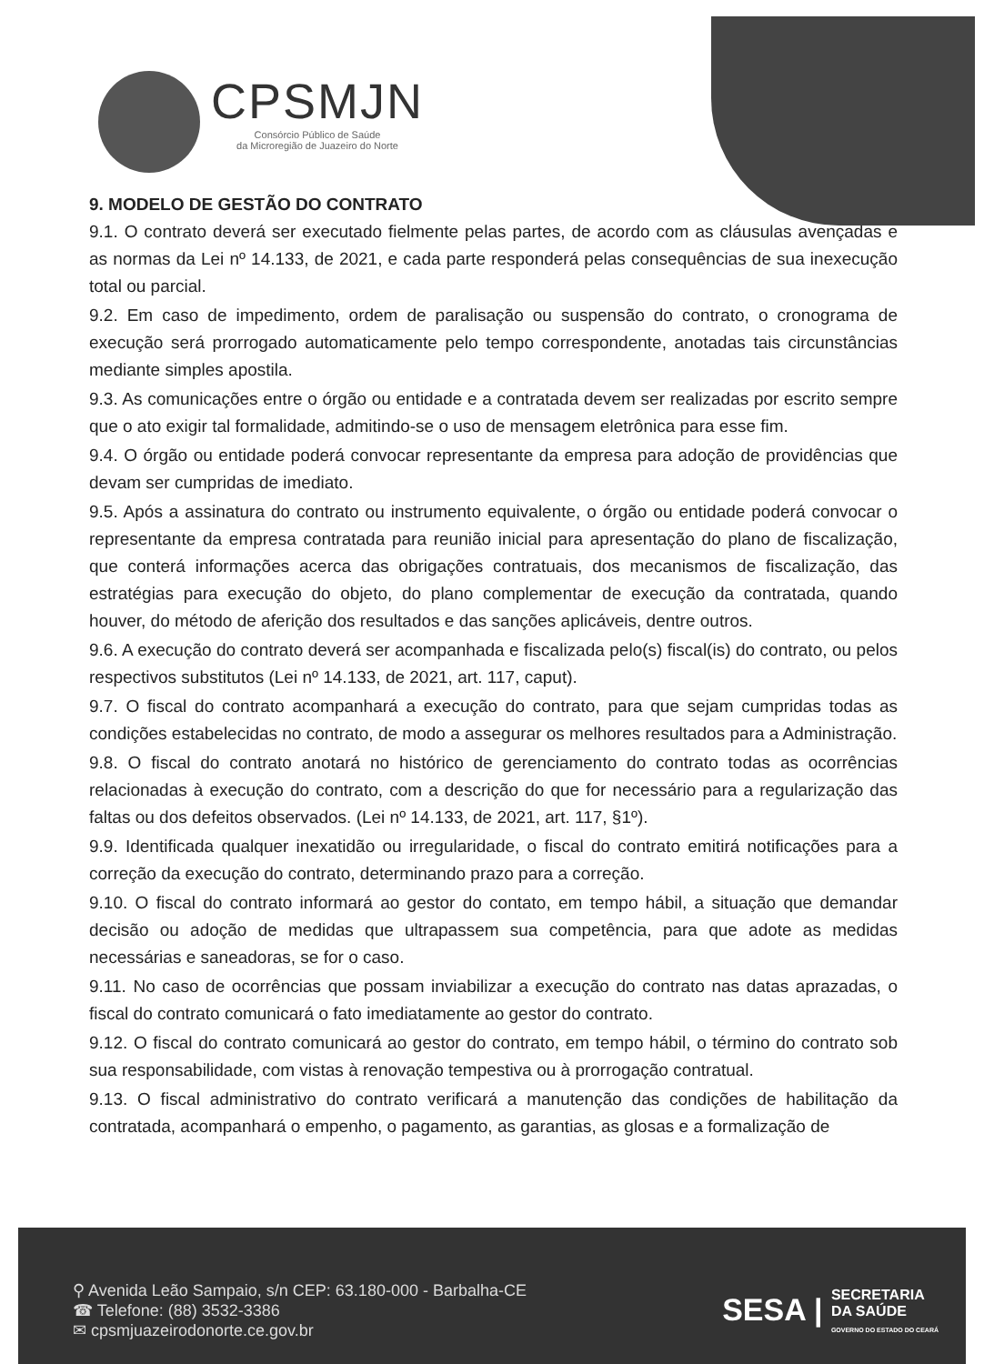CPSMJN
Consórcio Público de Saúde
da Microregião de Juazeiro do Norte
9. MODELO DE GESTÃO DO CONTRATO
9.1. O contrato deverá ser executado fielmente pelas partes, de acordo com as cláusulas avençadas e as normas da Lei nº 14.133, de 2021, e cada parte responderá pelas consequências de sua inexecução total ou parcial.
9.2. Em caso de impedimento, ordem de paralisação ou suspensão do contrato, o cronograma de execução será prorrogado automaticamente pelo tempo correspondente, anotadas tais circunstâncias mediante simples apostila.
9.3. As comunicações entre o órgão ou entidade e a contratada devem ser realizadas por escrito sempre que o ato exigir tal formalidade, admitindo-se o uso de mensagem eletrônica para esse fim.
9.4. O órgão ou entidade poderá convocar representante da empresa para adoção de providências que devam ser cumpridas de imediato.
9.5. Após a assinatura do contrato ou instrumento equivalente, o órgão ou entidade poderá convocar o representante da empresa contratada para reunião inicial para apresentação do plano de fiscalização, que conterá informações acerca das obrigações contratuais, dos mecanismos de fiscalização, das estratégias para execução do objeto, do plano complementar de execução da contratada, quando houver, do método de aferição dos resultados e das sanções aplicáveis, dentre outros.
9.6. A execução do contrato deverá ser acompanhada e fiscalizada pelo(s) fiscal(is) do contrato, ou pelos respectivos substitutos (Lei nº 14.133, de 2021, art. 117, caput).
9.7. O fiscal do contrato acompanhará a execução do contrato, para que sejam cumpridas todas as condições estabelecidas no contrato, de modo a assegurar os melhores resultados para a Administração.
9.8. O fiscal do contrato anotará no histórico de gerenciamento do contrato todas as ocorrências relacionadas à execução do contrato, com a descrição do que for necessário para a regularização das faltas ou dos defeitos observados. (Lei nº 14.133, de 2021, art. 117, §1º).
9.9. Identificada qualquer inexatidão ou irregularidade, o fiscal do contrato emitirá notificações para a correção da execução do contrato, determinando prazo para a correção.
9.10. O fiscal do contrato informará ao gestor do contato, em tempo hábil, a situação que demandar decisão ou adoção de medidas que ultrapassem sua competência, para que adote as medidas necessárias e saneadoras, se for o caso.
9.11. No caso de ocorrências que possam inviabilizar a execução do contrato nas datas aprazadas, o fiscal do contrato comunicará o fato imediatamente ao gestor do contrato.
9.12. O fiscal do contrato comunicará ao gestor do contrato, em tempo hábil, o término do contrato sob sua responsabilidade, com vistas à renovação tempestiva ou à prorrogação contratual.
9.13. O fiscal administrativo do contrato verificará a manutenção das condições de habilitação da contratada, acompanhará o empenho, o pagamento, as garantias, as glosas e a formalização de
⚲ Avenida Leão Sampaio, s/n CEP: 63.180-000 - Barbalha-CE
☎ Telefone: (88) 3532-3386
✉ cpsmjuazeirodonorte.ce.gov.br
SESA | SECRETARIA
DA SAÚDE
GOVERNO DO ESTADO DO CEARÁ